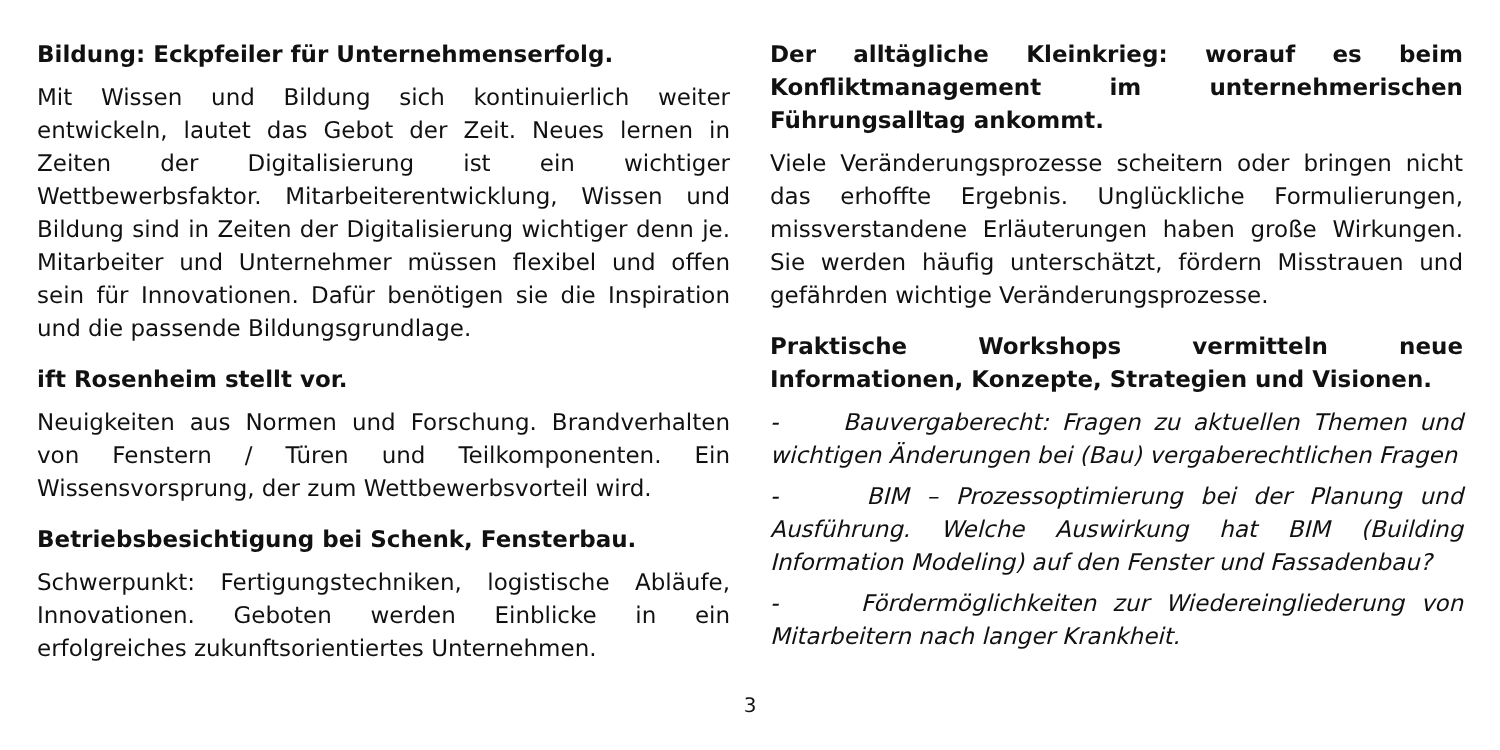Bildung: Eckpfeiler für Unternehmenserfolg.
Mit Wissen und Bildung sich kontinuierlich weiter entwickeln, lautet das Gebot der Zeit. Neues lernen in Zeiten der Digitalisierung ist ein wichtiger Wettbewerbsfaktor. Mitarbeiterentwicklung, Wissen und Bildung sind in Zeiten der Digitalisierung wichtiger denn je. Mitarbeiter und Unternehmer müssen flexibel und offen sein für Innovationen. Dafür benötigen sie die Inspiration und die passende Bildungsgrundlage.
ift Rosenheim stellt vor.
Neuigkeiten aus Normen und Forschung. Brandverhalten von Fenstern / Türen und Teilkomponenten. Ein Wissensvorsprung, der zum Wettbewerbsvorteil wird.
Betriebsbesichtigung bei Schenk, Fensterbau.
Schwerpunkt: Fertigungstechniken, logistische Abläufe, Innovationen. Geboten werden Einblicke in ein erfolgreiches zukunftsorientiertes Unternehmen.
Der alltägliche Kleinkrieg: worauf es beim Konfliktmanagement im unternehmerischen Führungsalltag ankommt.
Viele Veränderungsprozesse scheitern oder bringen nicht das erhoffte Ergebnis. Unglückliche Formulierungen, missverstandene Erläuterungen haben große Wirkungen. Sie werden häufig unterschätzt, fördern Misstrauen und gefährden wichtige Veränderungsprozesse.
Praktische Workshops vermitteln neue Informationen, Konzepte, Strategien und Visionen.
- Bauvergaberecht: Fragen zu aktuellen Themen und wichtigen Änderungen bei (Bau) vergaberechtlichen Fragen
- BIM – Prozessoptimierung bei der Planung und Ausführung. Welche Auswirkung hat BIM (Building Information Modeling) auf den Fenster und Fassadenbau?
- Fördermöglichkeiten zur Wiedereingliederung von Mitarbeitern nach langer Krankheit.
3